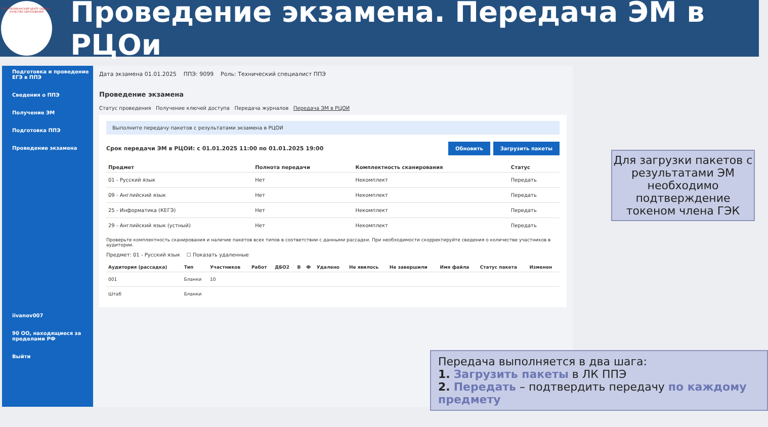РЕСПУБЛИКАНСКИЙ ЦЕНТР ОЦЕНКИ КАЧЕСТВА ОБРАЗОВАНИЯ
Проведение экзамена. Передача ЭМ в РЦОи
Подготовка и проведение ЕГЭ в ППЭ
Сведения о ППЭ
Получение ЭМ
Подготовка ППЭ
Проведение экзамена
iivanov007
90 OO, находящиеся за пределами РФ
Выйти
Дата экзамена 01.01.2025 ППЭ: 9099 Роль: Технический специалист ППЭ
Проведение экзамена
Статус проведения Получение ключей доступа Передача журналов Передача ЭМ в РЦОИ
Выполните передачу пакетов с результатами экзамена в РЦОИ
Срок передачи ЭМ в РЦОИ: с 01.01.2025 11:00 по 01.01.2025 19:00 Обновить Загрузить пакеты
| Предмет | Полнота передачи | Комплектность сканирования | Статус |
| --- | --- | --- | --- |
| 01 - Русский язык | Нет | Некомплект | Передать |
| 09 - Английский язык | Нет | Некомплект | Передать |
| 25 - Информатика (КЕГЭ) | Нет | Некомплект | Передать |
| 29 - Английский язык (устный) | Нет | Некомплект | Передать |
Проверьте комплектность сканирования и наличие пакетов всех типов в соответствии с данными рассадки. При необходимости скорректируйте сведения о количестве участников в аудитории.
Предмет: 01 - Русский язык ☐ Показать удаленные
| Аудитория (рассадка) | Тип | Участников | Работ | ДБО2 | В | Ф | Удалено | Не явилось | Не завершили | Имя файла | Статус пакета | Изменен |
| --- | --- | --- | --- | --- | --- | --- | --- | --- | --- | --- | --- | --- |
| 001 | Бланки | 10 | | | | | | | | | | |
| Штаб | Бланки | | | | | | | | | | | |
Для загрузки пакетов с результатами ЭМ необходимо подтверждение токеном члена ГЭК
Передача выполняется в два шага:
1. Загрузить пакеты в ЛК ППЭ
2. Передать – подтвердить передачу по каждому предмету